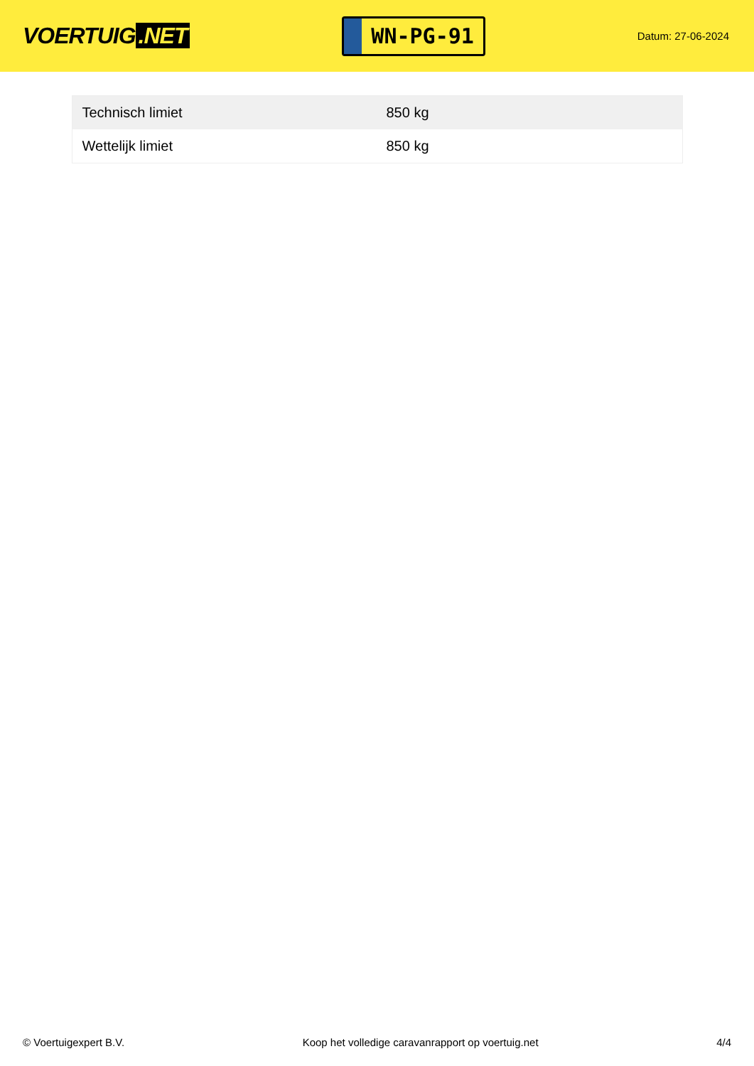VOERTUIG.NET
WN-PG-91
Datum: 27-06-2024
| Technisch limiet | 850 kg |
| Wettelijk limiet | 850 kg |
© Voertuigexpert B.V. Koop het volledige caravanrapport op voertuig.net 4/4